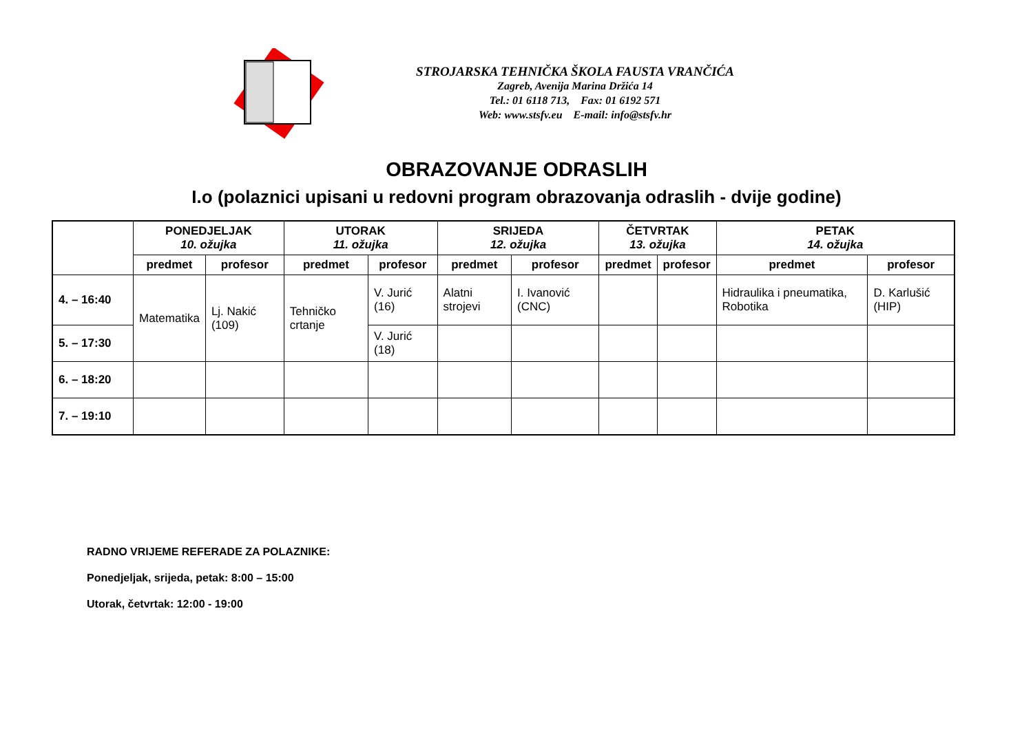STROJARSKA TEHNIČKA ŠKOLA FAUSTA VRANČIĆA
Zagreb, Avenija Marina Držića 14
Tel.: 01 6118 713, Fax: 01 6192 571
Web: www.stsfv.eu E-mail: info@stsfv.hr
OBRAZOVANJE ODRASLIH
I.o (polaznici upisani u redovni program obrazovanja odraslih - dvije godine)
| | PONEDJELJAK 10. ožujka | | UTORAK 11. ožujka | | SRIJEDA 12. ožujka | | ČETVRTAK 13. ožujka | | PETAK 14. ožujka | |
| --- | --- | --- | --- | --- | --- | --- | --- | --- | --- | --- |
| | predmet | profesor | predmet | profesor | predmet | profesor | predmet | profesor | predmet | profesor |
| 4. – 16:40 | Matematika | Lj. Nakić (109) | Tehničko crtanje | V. Jurić (16) | Alatni strojevi | I. Ivanović (CNC) | | | Hidraulika i pneumatika, Robotika | D. Karlušić (HIP) |
| 5. – 17:30 | | | | V. Jurić (18) | | | | | | |
| 6. – 18:20 | | | | | | | | | | |
| 7. – 19:10 | | | | | | | | | | |
RADNO VRIJEME REFERADE ZA POLAZNIKE:
Ponedjeljak, srijeda, petak: 8:00 – 15:00
Utorak, četvrtak: 12:00 - 19:00